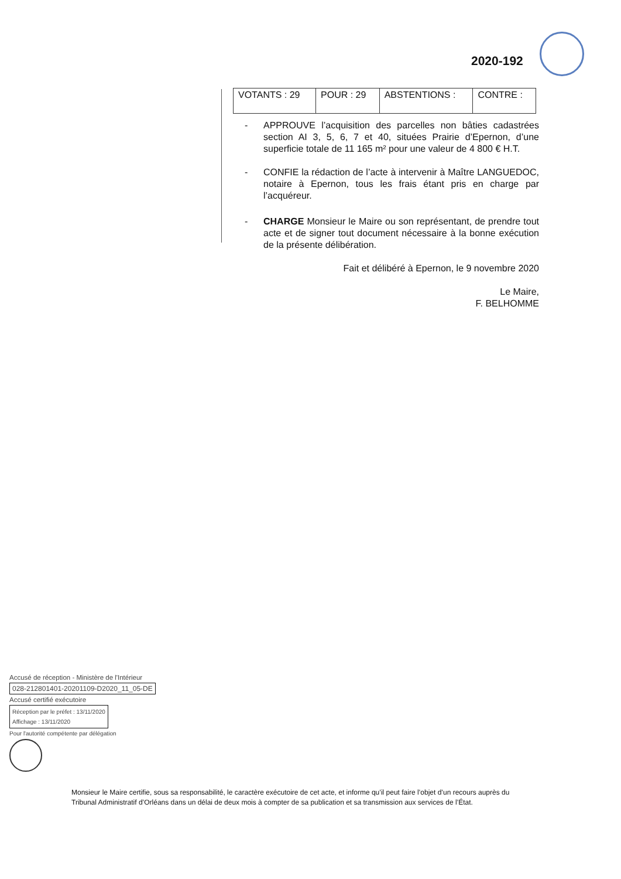2020-192
| VOTANTS : 29 | POUR : 29 | ABSTENTIONS : | CONTRE : |
- APPROUVE l’acquisition des parcelles non bâties cadastrées section AI 3, 5, 6, 7 et 40, situées Prairie d’Epernon, d’une superficie totale de 11 165 m² pour une valeur de 4 800 € H.T.
- CONFIE la rédaction de l’acte à intervenir à Maître LANGUEDOC, notaire à Epernon, tous les frais étant pris en charge par l’acquéreur.
- CHARGE Monsieur le Maire ou son représentant, de prendre tout acte et de signer tout document nécessaire à la bonne exécution de la présente délibération.
Fait et délibéré à Epernon, le 9 novembre 2020
Le Maire,
F. BELHOMME
Accusé de réception - Ministère de l'Intérieur
028-212801401-20201109-D2020_11_05-DE
Accusé certifié exécutoire
Réception par le préfet : 13/11/2020
Affichage : 13/11/2020
Pour l'autorité compétente par délégation
Monsieur le Maire certifie, sous sa responsabilité, le caractère exécutoire de cet acte, et informe qu’il peut faire l’objet d’un recours auprès du Tribunal Administratif d’Orléans dans un délai de deux mois à compter de sa publication et sa transmission aux services de l’État.